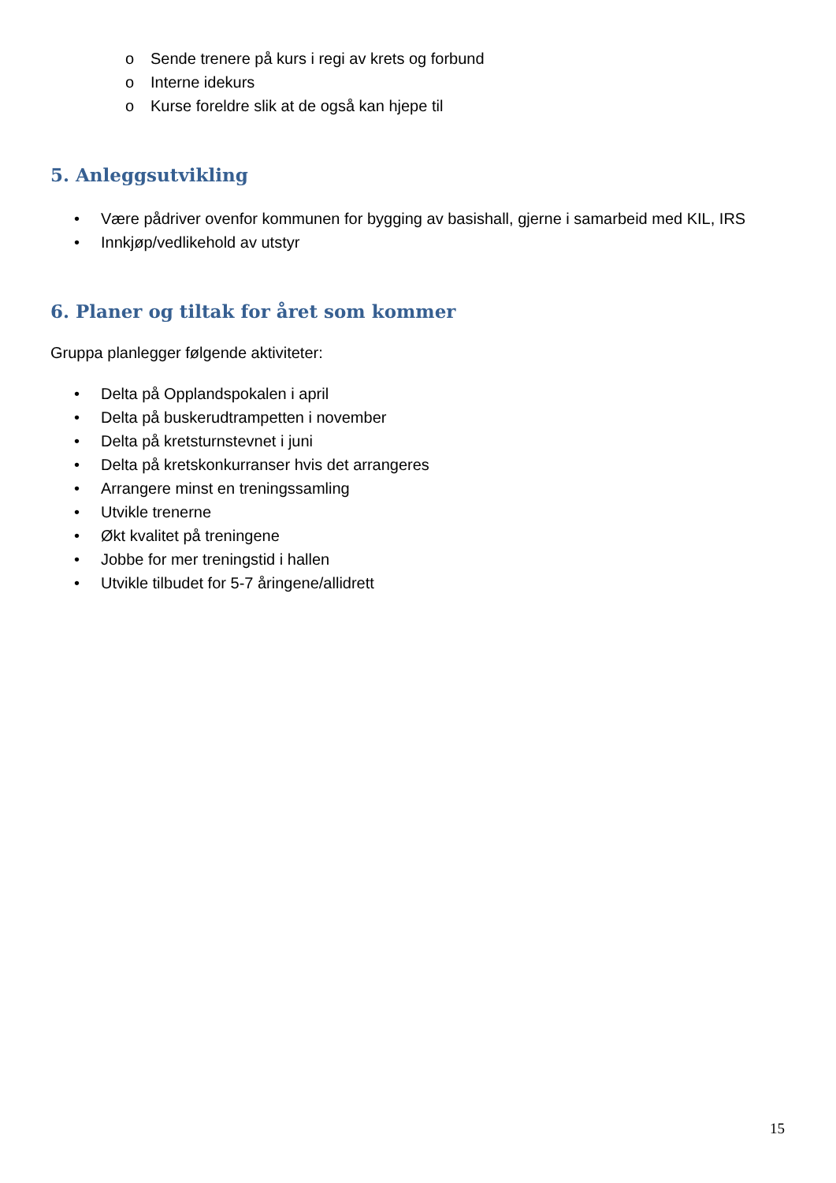o Sende trenere på kurs i regi av krets og forbund
o Interne idekurs
o Kurse foreldre slik at de også kan hjepe til
5. Anleggsutvikling
• Være pådriver ovenfor kommunen for bygging av basishall, gjerne i samarbeid med KIL, IRS
• Innkjøp/vedlikehold av utstyr
6. Planer og tiltak for året som kommer
Gruppa planlegger følgende aktiviteter:
• Delta på Opplandspokalen i april
• Delta på buskerudtrampetten i november
• Delta på kretsturnstevnet i juni
• Delta på kretskonkurranser hvis det arrangeres
• Arrangere minst en treningssamling
• Utvikle trenerne
• Økt kvalitet på treningene
• Jobbe for mer treningstid i hallen
• Utvikle tilbudet for 5-7 åringene/allidrett
15